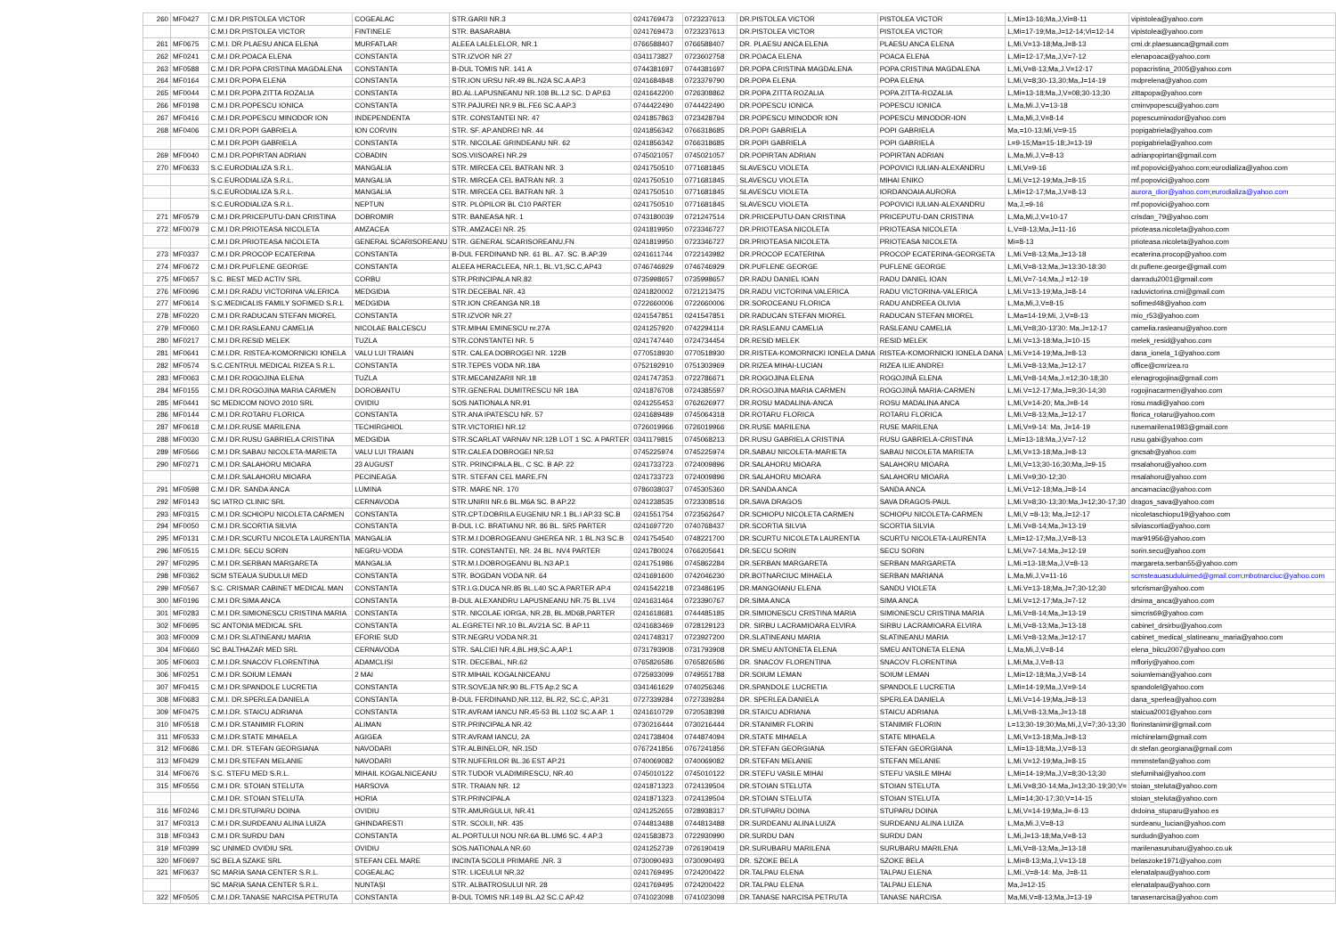| 260 | MF0427 | C.M.I DR.PISTOLEA VICTOR | COGEALAC | STR.GARII NR.3 | 0241769473 | 0723237613 | DR.PISTOLEA VICTOR | PISTOLEA VICTOR | L,Mi=13-16;Ma,J,Vi=8-11 | vipistolea@yahoo.com |
| | | C.M.I DR.PISTOLEA VICTOR | FINTINELE | STR. BASARABIA | 0241769473 | 0723237613 | DR.PISTOLEA VICTOR | PISTOLEA VICTOR | L,Mi=17-19;Ma,J=12-14;Vi=12-14 | vipistolea@yahoo.com |
| 261 | MF0675 | C.M.I. DR.PLAESU ANCA ELENA | MURFATLAR | ALEEA LALELELOR, NR.1 | 0766588407 | 0766588407 | DR. PLAESU ANCA ELENA | PLAESU ANCA ELENA | L,Mi.V=13-18;Ma,J=8-13 | cmi.dr.plaesuanca@gmail.com |
| 262 | MF0241 | C.M.I DR.POACA ELENA | CONSTANTA | STR.IZVOR NR 27 | 0341173827 | 0723602758 | DR.POACA ELENA | POACA ELENA | L,Mi=12-17;Ma,J,V=7-12 | elenapoaca@yahoo.com |
| 263 | MF0588 | C.M.I DR.POPA CRISTINA MAGDALENA | CONSTANTA | B-DUL TOMIS NR. 141 A | 0744381697 | 0744381697 | DR.POPA CRISTINA MAGDALENA | POPA CRISTINA MAGDALENA | L,Mi,V=8-13;Ma,J.V=12-17 | popacristina_2005@yahoo.com |
| 264 | MF0164 | C.M.I DR.POPA ELENA | CONSTANTA | STR.ION URSU NR.49 BL.N2A SC.A AP.3 | 0241684848 | 0723379790 | DR.POPA ELENA | POPA ELENA | L,Mi,V=8;30-13,30;Ma,J=14-19 | mdprelena@yahoo.com |
| 265 | MF0044 | C.M.I DR.POPA ZITTA ROZALIA | CONSTANTA | BD.AL.LAPUSNEANU NR.108 BL.L2 SC. D AP.63 | 0241642200 | 0726308862 | DR.POPA ZITTA ROZALIA | POPA ZITTA-ROZALIA | L,Mi=13-18;Ma,J,V=08;30-13;30 | zittapopa@yahoo.com |
| 266 | MF0198 | C.M.I DR.POPESCU IONICA | CONSTANTA | STR.PAJUREI NR.9 BL.FE6 SC.A AP.3 | 0744422490 | 0744422490 | DR.POPESCU IONICA | POPESCU IONICA | L,Ma,Mi.J,V=13-18 | cminvpopescu@yahoo.com |
| 267 | MF0416 | C.M.I DR.POPESCU MINODOR ION | INDEPENDENTA | STR. CONSTANTEI NR. 47 | 0241857863 | 0723428794 | DR.POPESCU MINODOR ION | POPESCU MINODOR-ION | L,Ma,Mi,J,V=8-14 | popescuminodor@yahoo.com |
| 268 | MF0406 | C.M.I DR.POPI GABRIELA | ION CORVIN | STR. SF. AP.ANDREI NR. 44 | 0241856342 | 0766318685 | DR.POPI GABRIELA | POPI GABRIELA | Ma,=10-13;Mi,V=9-15 | popigabriela@yahoo.com |
| | | C.M.I DR.POPI GABRIELA | CONSTANTA | STR. NICOLAE GRINDEANU NR. 62 | 0241856342 | 0766318685 | DR.POPI GABRIELA | POPI GABRIELA | L=9-15;Ma=15-18;J=13-19 | popigabriela@yahoo.com |
| 269 | MF0040 | C.M.I DR.POPIRTAN ADRIAN | COBADIN | SOS.VIISOAREI NR.29 | 0745021057 | 0745021057 | DR.POPIRTAN ADRIAN | POPIRTAN ADRIAN | L,Ma,Mi,J,V=8-13 | adrianpopirtan@gmail.com |
| 270 | MF0633 | S.C.EURODIALIZA S.R.L. | MANGALIA | STR. MIRCEA CEL BATRAN NR. 3 | 0241750510 | 0771681845 | SLAVESCU VIOLETA | POPOVICI IULIAN-ALEXANDRU | L,Mi,V=9-16 | mf.popovici@yahoo.com;eurodializa@yahoo.com |
| | | S.C.EURODIALIZA S.R.L. | MANGALIA | STR. MIRCEA CEL BATRAN NR. 3 | 0241750510 | 0771681845 | SLAVESCU VIOLETA | MIHAI ENIKO | L,Mi,V=12-19;Ma,J=8-15 | mf.popovici@yahoo.com |
| | | S.C.EURODIALIZA S.R.L. | MANGALIA | STR. MIRCEA CEL BATRAN NR. 3 | 0241750510 | 0771681845 | SLAVESCU VIOLETA | IORDANOAIA AURORA | L,Mi=12-17;Ma,J,V=8-13 | aurora_dior@yahoo.com;eurodializa@yahoo.com |
| | | S.C.EURODIALIZA S.R.L. | NEPTUN | STR. PLOPILOR BL C10 PARTER | 0241750510 | 0771681845 | SLAVESCU VIOLETA | POPOVICI IULIAN-ALEXANDRU | Ma,J,=9-16 | mf.popovici@yahoo.com |
| 271 | MF0579 | C.M.I DR.PRICEPUTU-DAN CRISTINA | DOBROMIR | STR. BANEASA NR. 1 | 0743180039 | 0721247514 | DR.PRICEPUTU-DAN CRISTINA | PRICEPUTU-DAN CRISTINA | L,Ma,Mi,J,V=10-17 | crisdan_79@yahoo.com |
| 272 | MF0079 | C.M.I DR.PRIOTEASA NICOLETA | AMZACEA | STR. AMZACEI NR. 25 | 0241819950 | 0723346727 | DR.PRIOTEASA NICOLETA | PRIOTEASA NICOLETA | L,V=8-13;Ma,J=11-16 | prioteasa.nicoleta@yahoo.com |
| | | C.M.I DR.PRIOTEASA NICOLETA | GENERAL SCARISOREANU | STR. GENERAL SCARISOREANU,FN | 0241819950 | 0723346727 | DR.PRIOTEASA NICOLETA | PRIOTEASA NICOLETA | Mi=8-13 | prioteasa.nicoleta@yahoo.com |
| 273 | MF0337 | C.M.I DR.PROCOP ECATERINA | CONSTANTA | B-DUL FERDINAND NR. 61 BL. A7. SC. B.AP.39 | 0241611744 | 0722143982 | DR.PROCOP ECATERINA | PROCOP ECATERINA-GEORGETA | L,Mi.V=8-13;Ma,J=13-18 | ecaterina.procop@yahoo.com |
| 274 | MF0672 | C.M.I DR.PUFLENE GEORGE | CONSTANTA | ALEEA HERACLEEA, NR.1, BL.V1,SC.C,AP43 | 0746746929 | 0746746929 | DR.PUFLENE GEORGE | PUFLENE GEORGE | L,Mi,V=8-13;Ma,J=13:30-18:30 | dr.puflene.george@gmail.com |
| 275 | MF0657 | S.C. BEST MED ACTIV SRL | CORBU | STR.PRINCIPALA NR.82 | 0735998657 | 0735998657 | DR.RADU DANIEL IOAN | RADU DANIEL IOAN | L,Mi,V=7-14;Ma,J =12-19 | danradu2001@gmail.com |
| 276 | MF0096 | C.M.I DR.RADU VICTORINA VALERICA | MEDGIDIA | STR.DECEBAL NR. 43 | 0241820002 | 0721213475 | DR.RADU VICTORINA VALERICA | RADU VICTORINA-VALERICA | L,Mi.V=13-19;Ma,J=8-14 | raduvictorina.cmi@gmail.com |
| 277 | MF0614 | S.C.MEDICALIS FAMILY SOFIMED S.R.L | MEDGIDIA | STR.ION CREANGA NR.18 | 0722660006 | 0722660006 | DR.SOROCEANU FLORICA | RADU ANDREEA OLIVIA | L,Ma,Mi,J,V=8-15 | sofimed48@yahoo.com |
| 278 | MF0220 | C.M.I DR.RADUCAN STEFAN MIOREL | CONSTANTA | STR.IZVOR NR.27 | 0241547851 | 0241547851 | DR.RADUCAN STEFAN MIOREL | RADUCAN STEFAN MIOREL | L,Ma=14-19;Mi, J,V=8-13 | mio_r53@yahoo.com |
| 279 | MF0060 | C.M.I DR.RASLEANU CAMELIA | NICOLAE BALCESCU | STR.MIHAI EMINESCU nr.27A | 0241257920 | 0742294114 | DR.RASLEANU CAMELIA | RASLEANU CAMELIA | L,Mi,V=8;30-13'30: Ma,J=12-17 | camelia.rasleanu@yahoo.com |
| 280 | MF0217 | C.M.I DR.RESID MELEK | TUZLA | STR.CONSTANTEI NR. 5 | 0241747440 | 0724734454 | DR.RESID MELEK | RESID MELEK | L,Mi.V=13-18:Ma,J=10-15 | melek_resid@yahoo.com |
| 281 | MF0641 | C.M.I.DR. RISTEA-KOMORNICKI IONELA | VALU LUI TRAIAN | STR. CALEA DOBROGEI NR. 122B | 0770518930 | 0770518930 | DR.RISTEA-KOMORNICKI IONELA DANA | RISTEA-KOMORNICKI IONELA DANA | L,Mi.V=14-19;Ma,J=8-13 | dana_ionela_1@yahoo.com |
| 282 | MF0574 | S.C.CENTRUL MEDICAL RIZEA S.R.L. | CONSTANTA | STR.TEPES VODA NR.18A | 0752192910 | 0751303969 | DR.RIZEA MIHAI-LUCIAN | RIZEA ILIE ANDREI | L,Mi.V=8-13;Ma,J=12-17 | office@cmrizea.ro |
| 283 | MF0063 | C.M.I DR.ROGOJINA ELENA | TUZLA | STR.MECANIZARII NR.18 | 0241747353 | 0722786671 | DR.ROGOJINA ELENA | ROGOJINĂ ELENA | L,Mi,V=8-14;Ma,J.=12;30-18;30 | elenagrogojina@gmail.com |
| 284 | MF0155 | C.M.I DR.ROGOJINA MARIA CARMEN | DOROBANTU | STR.GENERAL DUMITRESCU NR 18A | 0241876708 | 0724385597 | DR.ROGOJINA MARIA CARMEN | ROGOJINĂ MARIA-CARMEN | L,Mi.V=12-17;Ma,J=9;30-14;30 | rogojinacarmen@yahoo.com |
| 285 | MF0441 | SC MEDICOM NOVO 2010 SRL | OVIDIU | SOS.NATIONALA NR.91 | 0241255453 | 0762626977 | DR.ROSU MADALINA-ANCA | ROSU MADALINA ANCA | L,Mi,V=14-20; Ma,J=8-14 | rosu.madi@yahoo.com |
| 286 | MF0144 | C.M.I DR.ROTARU FLORICA | CONSTANTA | STR.ANA IPATESCU NR. 57 | 0241689489 | 0745064318 | DR.ROTARU FLORICA | ROTARU FLORICA | L,Mi.V=8-13;Ma,J=12-17 | florica_rotaru@yahoo.com |
| 287 | MF0618 | C.M.I.DR.RUSE MARILENA | TECHIRGHIOL | STR.VICTORIEI NR.12 | 0726019966 | 0726019966 | DR.RUSE MARILENA | RUSE MARILENA | L,Mi,V=9-14: Ma, J=14-19 | rusemarilena1983@gmail.com |
| 288 | MF0030 | C.M.I DR.RUSU GABRIELA CRISTINA | MEDGIDIA | STR.SCARLAT VARNAV NR.12B LOT 1 SC. A PARTER | 0341179815 | 0745068213 | DR.RUSU GABRIELA CRISTINA | RUSU GABRIELA-CRISTINA | L,Mi=13-18:Ma,J,V=7-12 | rusu.gabi@yahoo.com |
| 289 | MF0566 | C.M.I DR.SABAU NICOLETA-MARIETA | VALU LUI TRAIAN | STR.CALEA DOBROGEI NR.53 | 0745225974 | 0745225974 | DR.SABAU NICOLETA-MARIETA | SABAU NICOLETA MARIETA | L,Mi,V=13-18;Ma,J=8-13 | gncsab@yahoo.com |
| 290 | MF0271 | C.M.I DR.SALAHORU MIOARA | 23 AUGUST | STR. PRINCIPALA BL. C SC. B AP. 22 | 0241733723 | 0724009896 | DR.SALAHORU MIOARA | SALAHORU MIOARA | L,Mi,V=13;30-16;30;Ma,J=9-15 | msalahoru@yahoo.com |
| | | C.M.I.DR.SALAHORU MIOARA | PECINEAGA | STR. STEFAN CEL MARE,FN | 0241733723 | 0724009896 | DR.SALAHORU MIOARA | SALAHORU MIOARA | L,Mi.V=9;30-12;30 | msalahoru@yahoo.com |
| 291 | MF0598 | C.M.I DR. SANDA ANCA | LUMINA | STR. MARE NR. 170 | 0786038037 | 0745305360 | DR.SANDA ANCA | SANDA ANCA | L,Mi,V=12-18;Ma,J=8-14 | ancamaciac@yahoo.com |
| 292 | MF0143 | SC IATRO CLINIC SRL | CERNAVODA | STR.UNIRII NR.6 BL.M6A SC. B AP.22 | 0241238535 | 0723308516 | DR.SAVA DRAGOS | SAVA DRAGOS-PAUL | L,Mi.V=8;30-13;30:Ma,J=12;30-17;30 | dragos_sava@yahoo.com |
| 293 | MF0315 | C.M.I DR.SCHIOPU NICOLETA CARMEN | CONSTANTA | STR.CPT.DOBRILA EUGENIU NR.1 BL.I AP.33 SC.B | 0241551754 | 0723562647 | DR.SCHIOPU NICOLETA CARMEN | SCHIOPU NICOLETA-CARMEN | L,Mi,V =8-13; Ma,J=12-17 | nicoletaschiopu19@yahoo.com |
| 294 | MF0050 | C.M.I DR.SCORTIA SILVIA | CONSTANTA | B-DUL I.C. BRATIANU NR. 86 BL. SR5 PARTER | 0241697720 | 0740768437 | DR.SCORTIA SILVIA | SCORTIA SILVIA | L,Mi.V=8-14;Ma,J=13-19 | silviascortia@yahoo.com |
| 295 | MF0131 | C.M.I DR.SCURTU NICOLETA LAURENTIA | MANGALIA | STR.M.I.DOBROGEANU GHEREA NR. 1 BL.N3 SC.B | 0241754540 | 0748221700 | DR.SCURTU NICOLETA LAURENTIA | SCURTU NICOLETA-LAURENTA | L,Mi=12-17;Ma,J,V=8-13 | mar91956@yahoo.com |
| 296 | MF0515 | C.M.I.DR. SECU SORIN | NEGRU-VODA | STR. CONSTANTEI, NR. 24 BL. NV4 PARTER | 0241780024 | 0766205641 | DR.SECU SORIN | SECU SORIN | L,Mi,V=7-14;Ma,J=12-19 | sorin.secu@yahoo.com |
| 297 | MF0295 | C.M.I DR.SERBAN MARGARETA | MANGALIA | STR.M.I.DOBROGEANU BL.N3 AP.1 | 0241751986 | 0745862284 | DR.SERBAN MARGARETA | SERBAN MARGARETA | L,Mi.=13-18;Ma,J,V=8-13 | margareta.serban55@yahoo.com |
| 298 | MF0362 | SCM STEAUA SUDULUI MED | CONSTANTA | STR. BOGDAN VODA NR. 64 | 0241691600 | 0742046230 | DR.BOTNARCIUC MIHAELA | SERBAN MARIANA | L,Ma,Mi,J,V=11-16 | scmsteauasuduluimed@gmail.com;mbotnarciuc@yahoo.com |
| 299 | MF0567 | S.C. CRISMAR CABINET MEDICAL MAN | CONSTANTA | STR.I.G.DUCA NR.85 BL.L40 SC.A PARTER AP.4 | 0241542218 | 0723486195 | DR.MANGOIANU ELENA | SANDU VIOLETA | L,Mi.V=13-18;Ma,J=7;30-12;30 | srlcrismar@yahoo.com |
| 300 | MF0196 | C.M.I DR.SIMA ANCA | CONSTANTA | B-DUL ALEXANDRU LAPUSNEANU NR.75 BL.LV4 | 0241631464 | 0723390767 | DR.SIMA ANCA | SIMA ANCA | L,Mi.V=12-17;Ma,J=7-12 | drsima_anca@yahoo.com |
| 301 | MF0283 | C.M.I DR.SIMIONESCU CRISTINA MARIA | CONSTANTA | STR. NICOLAE IORGA, NR.28, BL.MD6B,PARTER | 0241618681 | 0744485185 | DR.SIMIONESCU CRISTINA MARIA | SIMIONESCU CRISTINA MARIA | L,Mi.V=8-14;Ma,J=13-19 | simcris69@yahoo.com |
| 302 | MF0695 | SC ANTONIA MEDICAL SRL | CONSTANTA | AL.EGRETEI NR.10 BL.AV21A SC. B AP.11 | 0241683469 | 0728129123 | DR. SIRBU LACRAMIOARA ELVIRA | SIRBU LACRAMIOARA ELVIRA | L,Mi,V=8-13;Ma,J=13-18 | cabinet_drsirbu@yahoo.com |
| 303 | MF0009 | C.M.I DR.SLATINEANU MARIA | EFORIE SUD | STR.NEGRU VODA NR.31 | 0241748317 | 0723927200 | DR.SLATINEANU MARIA | SLATINEANU MARIA | L,Mi.V=8-13;Ma,J=12-17 | cabinet_medical_slatineanu_maria@yahoo.com |
| 304 | MF0660 | SC BALTHAZAR MED SRL | CERNAVODA | STR. SALCIEI NR.4,BL.H9,SC.A,AP.1 | 0731793908 | 0731793908 | DR.SMEU ANTONETA ELENA | SMEU ANTONETA ELENA | L,Ma,Mi,J,V=8-14 | elena_bilcu2007@yahoo.com |
| 305 | MF0603 | C.M.I.DR.SNACOV FLORENTINA | ADAMCLISI | STR. DECEBAL, NR.62 | 0765826586 | 0765826586 | DR. SNACOV FLORENTINA | SNACOV FLORENTINA | L,Mi,Ma,J,V=8-13 | mfloriy@yahoo.com |
| 306 | MF0251 | C.M.I DR.SOIUM LEMAN | 2 MAI | STR.MIHAIL KOGALNICEANU | 0725933099 | 0749551788 | DR.SOIUM LEMAN | SOIUM LEMAN | L,Mi=12-18;Ma,J,V=8-14 | soiumleman@yahoo.com |
| 307 | MF0415 | C.M.I DR.SPANDOLE LUCRETIA | CONSTANTA | STR.SOVEJA NR.90 BL.FT5 Ap.2 SC A | 0341461629 | 0740256346 | DR.SPANDOLE LUCRETIA | SPANDOLE LUCRETIA | L,Mi=14-19;Ma,J,V=9-14 | spandolel@yahoo.com |
| 308 | MF0683 | C.M.I. DR.SPERLEA DANIELA | CONSTANTA | B-DUL FERDINAND,NR.112, BL.R2, SC.C, AP.31 | 0727339284 | 0727339284 | DR. SPERLEA DANIELA | SPERLEA DANIELA | L,Mi.V=14-19;Ma,J=8-13 | dana_sperlea@yahoo.com |
| 309 | MF0475 | C.M.I.DR. STAICU ADRIANA | CONSTANTA | STR.AVRAM IANCU NR.45-53 BL L102 SC.A AP. 1 | 0241610729 | 0720538398 | DR.STAICU ADRIANA | STAICU ADRIANA | L,Mi,V=8-13;Ma,J=13-18 | staicua2001@yahoo.com |
| 310 | MF0518 | C.M.I DR.STANIMIR FLORIN | ALIMAN | STR.PRINCIPALA NR.42 | 0730216444 | 0730216444 | DR.STANIMIR FLORIN | STANIMIR FLORIN | L=13;30-19;30;Ma,Mi,J,V=7;30-13;30 | florinstanimir@gmail.com |
| 311 | MF0533 | C.M.I.DR.STATE MIHAELA | AGIGEA | STR.AVRAM IANCU, 2A | 0241738404 | 0744874094 | DR.STATE MIHAELA | STATE MIHAELA | L,Mi,V=13-18;Ma,J=8-13 | michinelam@gmail.com |
| 312 | MF0686 | C.M.I. DR. STEFAN GEORGIANA | NAVODARI | STR.ALBINELOR, NR.15D | 0767241856 | 0767241856 | DR.STEFAN GEORGIANA | STEFAN GEORGIANA | L,Mi=13-18;Ma,J,V=8-13 | dr.stefan.georgiana@gmail.com |
| 313 | MF0429 | C.M.I DR.STEFAN MELANIE | NAVODARI | STR.NUFERILOR BL.36 EST AP.21 | 0740069082 | 0740069082 | DR.STEFAN MELANIE | STEFAN MELANIE | L,Mi.V=12-19;Ma,J=8-15 | mmmstefan@yahoo.com |
| 314 | MF0676 | S.C. STEFU MED S.R.L. | MIHAIL KOGALNICEANU | STR.TUDOR VLADIMIRESCU, NR.40 | 0745010122 | 0745010122 | DR.STEFU VASILE MIHAI | STEFU VASILE MIHAI | L,Mi=14-19;Ma,J,V=8;30-13;30 | stefumihai@yahoo.com |
| 315 | MF0556 | C.M.I DR. STOIAN STELUTA | HARSOVA | STR. TRAIAN NR. 12 | 0241871323 | 0724139504 | DR.STOIAN STELUTA | STOIAN STELUTA | L,Mi.V=8;30-14;Ma,J=13;30-19;30;V= | stoian_steluta@yahoo.com |
| | | C.M.I DR. STOIAN STELUTA | HORIA | STR.PRINCIPALA | 0241871323 | 0724139504 | DR.STOIAN STELUTA | STOIAN STELUTA | L,Mi=14;30-17;30;V=14-15 | stoian_steluta@yahoo.com |
| 316 | MF0246 | C.M.I DR.STUPARU DOINA | OVIDIU | STR.AMURGULUI, NR.41 | 0241252655 | 0728938317 | DR.STUPARU DOINA | STUPARU DOINA | L,Mi,V=14-19;Ma,J=-8-13 | drdoina_stuparu@yahoo.es |
| 317 | MF0313 | C.M.I DR.SURDEANU ALINA LUIZA | GHINDARESTI | STR. SCOLII, NR. 435 | 0744813488 | 0744813488 | DR.SURDEANU ALINA LUIZA | SURDEANU ALINA LUIZA | L,Ma,Mi.J,V=8-13 | surdeanu_lucian@yahoo.com |
| 318 | MF0343 | C.M.I DR.SURDU DAN | CONSTANTA | AL.PORTULUI NOU NR.6A BL.UM6 SC. 4 AP.3 | 0241583873 | 0722930990 | DR.SURDU DAN | SURDU DAN | L,Mi,J=13-18;Ma,V=8-13 | surdudn@yahoo.com |
| 319 | MF0399 | SC UNIMED OVIDIU SRL | OVIDIU | SOS.NATIONALA NR.60 | 0241252739 | 0726190419 | DR.SURUBARU MARILENA | SURUBARU MARILENA | L,Mi,V=8-13;Ma,J=13-18 | marilenasurubaru@yahoo.co.uk |
| 320 | MF0697 | SC BELA SZAKE SRL | STEFAN CEL MARE | INCINTA SCOLII PRIMARE ,NR. 3 | 0730090493 | 0730090493 | DR. SZOKE BELA | SZOKE BELA | L,Mi=8-13;Ma,J,V=13-18 | belaszoke1971@yahoo.com |
| 321 | MF0637 | SC MARIA SANA CENTER S.R.L. | COGEALAC | STR. LICEULUI NR.32 | 0241769495 | 0724200422 | DR.TALPAU ELENA | TALPAU ELENA | L,Mi.,V=8-14: Ma, J=8-11 | elenatalpau@yahoo.com |
| | | SC MARIA SANA CENTER S.R.L. | NUNTAȘI | STR. ALBATROSULUI NR. 28 | 0241769495 | 0724200422 | DR.TALPAU ELENA | TALPAU ELENA | Ma,J=12-15 | elenatalpau@yahoo.com |
| 322 | MF0505 | C.M.I.DR.TANASE NARCISA PETRUTA | CONSTANTA | B-DUL TOMIS NR.149 BL.A2 SC.C AP.42 | 0741023098 | 0741023098 | DR.TANASE NARCISA PETRUTA | TANASE NARCISA | Ma,Mi,V=8-13;Ma,J=13-19 | tanasenarcisa@yahoo.com |